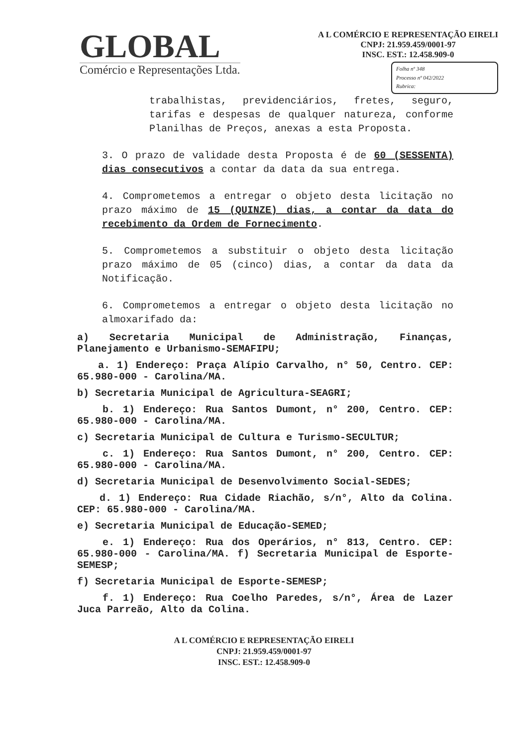GLOBAL
Comércio e Representações Ltda.
A L COMÉRCIO E REPRESENTAÇÃO EIRELI
CNPJ: 21.959.459/0001-97
INSC. EST.: 12.458.909-0
Folha nº 348
Processo nº 042/2022
Rubrica:
trabalhistas, previdenciários, fretes, seguro, tarifas e despesas de qualquer natureza, conforme Planilhas de Preços, anexas a esta Proposta.
3. O prazo de validade desta Proposta é de 60 (SESSENTA) dias consecutivos a contar da data da sua entrega.
4. Comprometemos a entregar o objeto desta licitação no prazo máximo de 15 (QUINZE) dias, a contar da data do recebimento da Ordem de Fornecimento.
5. Comprometemos a substituir o objeto desta licitação prazo máximo de 05 (cinco) dias, a contar da data da Notificação.
6. Comprometemos a entregar o objeto desta licitação no almoxarifado da:
a) Secretaria Municipal de Administração, Finanças, Planejamento e Urbanismo-SEMAFIPU;
a. 1) Endereço: Praça Alípio Carvalho, n° 50, Centro. CEP: 65.980-000 - Carolina/MA.
b) Secretaria Municipal de Agricultura-SEAGRI;
b. 1) Endereço: Rua Santos Dumont, n° 200, Centro. CEP: 65.980-000 - Carolina/MA.
c) Secretaria Municipal de Cultura e Turismo-SECULTUR;
c. 1) Endereço: Rua Santos Dumont, n° 200, Centro. CEP: 65.980-000 - Carolina/MA.
d) Secretaria Municipal de Desenvolvimento Social-SEDES;
d. 1) Endereço: Rua Cidade Riachão, s/n°, Alto da Colina. CEP: 65.980-000 - Carolina/MA.
e) Secretaria Municipal de Educação-SEMED;
e. 1) Endereço: Rua dos Operários, n° 813, Centro. CEP: 65.980-000 - Carolina/MA. f) Secretaria Municipal de Esporte-SEMESP;
f) Secretaria Municipal de Esporte-SEMESP;
f. 1) Endereço: Rua Coelho Paredes, s/n°, Área de Lazer Juca Parreão, Alto da Colina.
A L COMÉRCIO E REPRESENTAÇÃO EIRELI
CNPJ: 21.959.459/0001-97
INSC. EST.: 12.458.909-0